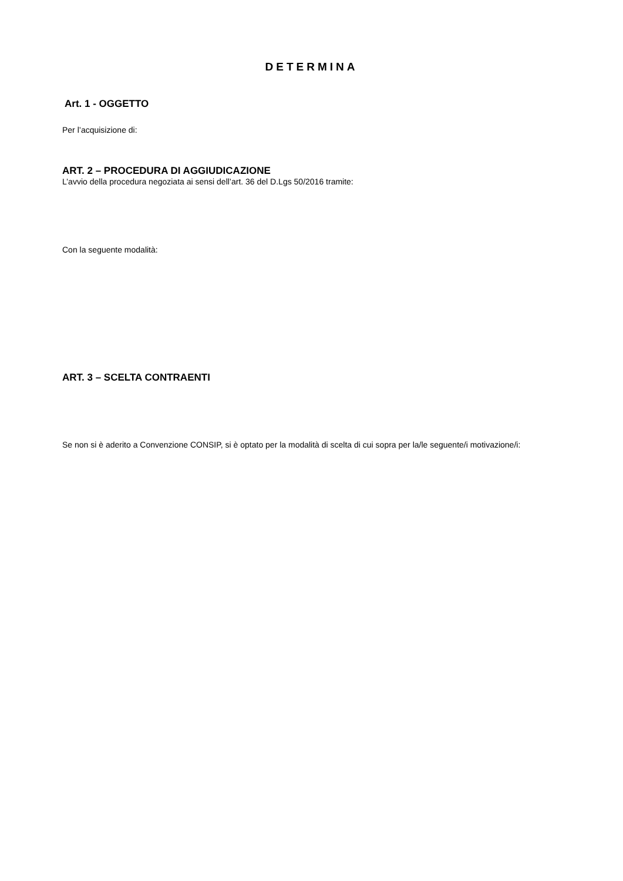DETERMINA
Art. 1 - OGGETTO
Per l’acquisizione di:
ART. 2 – PROCEDURA DI AGGIUDICAZIONE
L’avvio della procedura negoziata ai sensi dell’art. 36 del D.Lgs 50/2016 tramite:
Con la seguente modalità:
ART. 3 – SCELTA CONTRAENTI
Se non si è aderito a Convenzione CONSIP, si è optato per la modalità di scelta di cui sopra per la/le seguente/i motivazione/i: